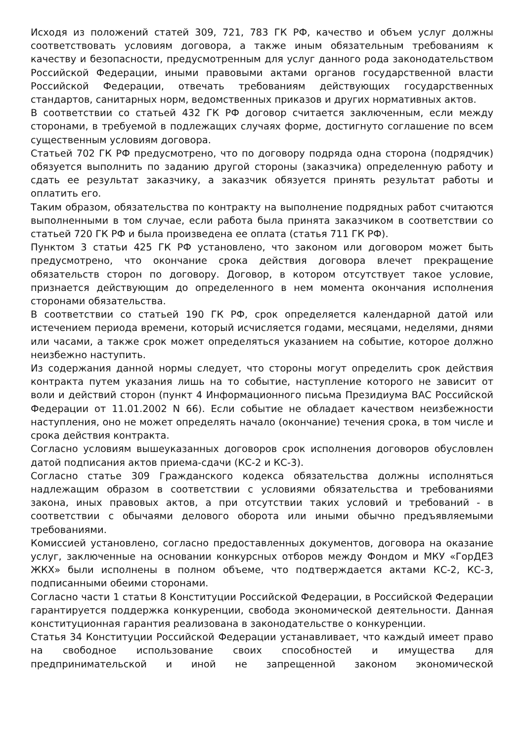Исходя из положений статей 309, 721, 783 ГК РФ, качество и объем услуг должны соответствовать условиям договора, а также иным обязательным требованиям к качеству и безопасности, предусмотренным для услуг данного рода законодательством Российской Федерации, иными правовыми актами органов государственной власти Российской Федерации, отвечать требованиям действующих государственных стандартов, санитарных норм, ведомственных приказов и других нормативных актов.
В соответствии со статьей 432 ГК РФ договор считается заключенным, если между сторонами, в требуемой в подлежащих случаях форме, достигнуто соглашение по всем существенным условиям договора.
Статьей 702 ГК РФ предусмотрено, что по договору подряда одна сторона (подрядчик) обязуется выполнить по заданию другой стороны (заказчика) определенную работу и сдать ее результат заказчику, а заказчик обязуется принять результат работы и оплатить его.
Таким образом, обязательства по контракту на выполнение подрядных работ считаются выполненными в том случае, если работа была принята заказчиком в соответствии со статьей 720 ГК РФ и была произведена ее оплата (статья 711 ГК РФ).
Пунктом 3 статьи 425 ГК РФ установлено, что законом или договором может быть предусмотрено, что окончание срока действия договора влечет прекращение обязательств сторон по договору. Договор, в котором отсутствует такое условие, признается действующим до определенного в нем момента окончания исполнения сторонами обязательства.
В соответствии со статьей 190 ГК РФ, срок определяется календарной датой или истечением периода времени, который исчисляется годами, месяцами, неделями, днями или часами, а также срок может определяться указанием на событие, которое должно неизбежно наступить.
Из содержания данной нормы следует, что стороны могут определить срок действия контракта путем указания лишь на то событие, наступление которого не зависит от воли и действий сторон (пункт 4 Информационного письма Президиума ВАС Российской Федерации от 11.01.2002 N 66). Если событие не обладает качеством неизбежности наступления, оно не может определять начало (окончание) течения срока, в том числе и срока действия контракта.
Согласно условиям вышеуказанных договоров срок исполнения договоров обусловлен датой подписания актов приема-сдачи (КС-2 и КС-3).
Согласно статье 309 Гражданского кодекса обязательства должны исполняться надлежащим образом в соответствии с условиями обязательства и требованиями закона, иных правовых актов, а при отсутствии таких условий и требований - в соответствии с обычаями делового оборота или иными обычно предъявляемыми требованиями.
Комиссией установлено, согласно предоставленных документов, договора на оказание услуг, заключенные на основании конкурсных отборов между Фондом и МКУ «ГорДЕЗ ЖКХ» были исполнены в полном объеме, что подтверждается актами КС-2, КС-3, подписанными обеими сторонами.
Согласно части 1 статьи 8 Конституции Российской Федерации, в Российской Федерации гарантируется поддержка конкуренции, свобода экономической деятельности. Данная конституционная гарантия реализована в законодательстве о конкуренции.
Статья 34 Конституции Российской Федерации устанавливает, что каждый имеет право на свободное использование своих способностей и имущества для предпринимательской и иной не запрещенной законом экономической